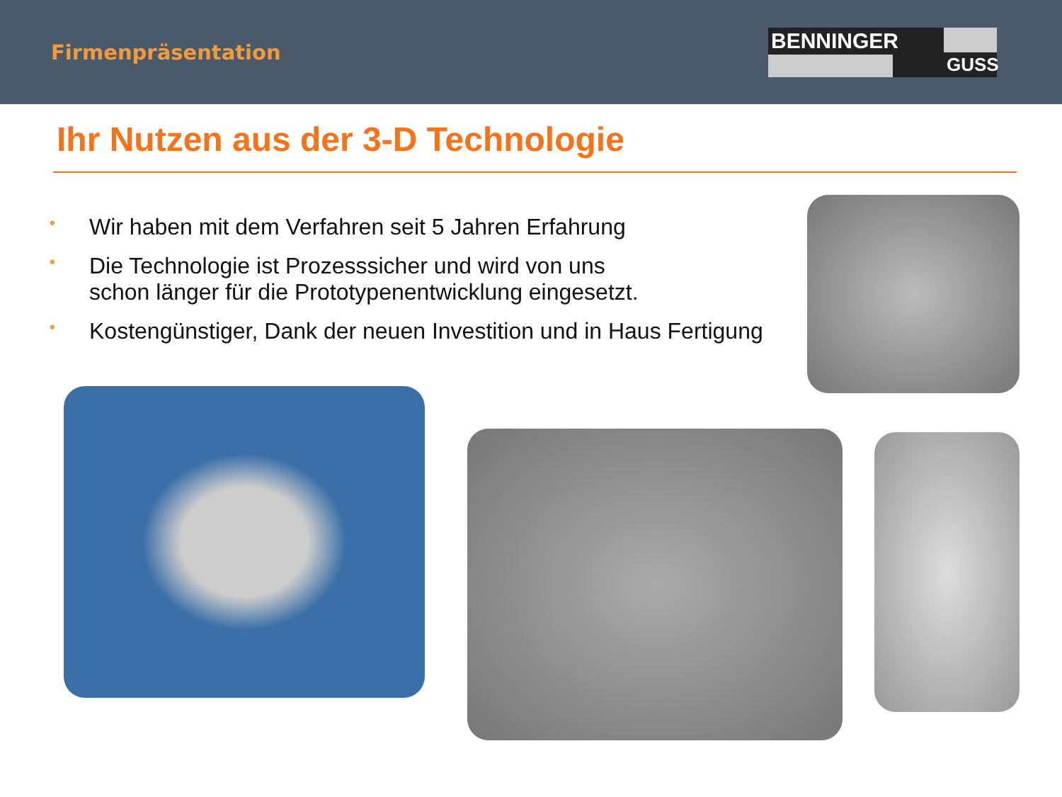Firmenpräsentation
BENNINGER
GUSS
Ihr Nutzen aus der 3-D Technologie
• Wir haben mit dem Verfahren seit 5 Jahren Erfahrung
• Die Technologie ist Prozesssicher und wird von uns
schon länger für die Prototypenentwicklung eingesetzt.
• Kostengünstiger, Dank der neuen Investition und in Haus Fertigung